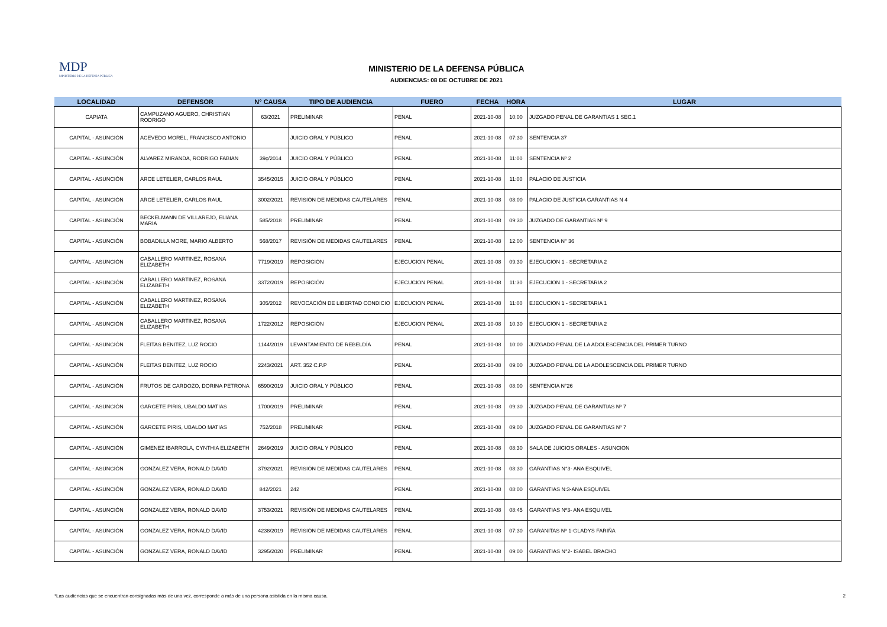MDP
MINISTERIO DE LA DEFENSA PÚBLICA
MINISTERIO DE LA DEFENSA PÚBLICA
AUDIENCIAS: 08 DE OCTUBRE DE 2021
| LOCALIDAD | DEFENSOR | N° CAUSA | TIPO DE AUDIENCIA | FUERO | FECHA | HORA | LUGAR |
| --- | --- | --- | --- | --- | --- | --- | --- |
| CAPIATA | CAMPUZANO AGUERO, CHRISTIAN RODRIGO | 63/2021 | PRELIMINAR | PENAL | 2021-10-08 | 10:00 | JUZGADO PENAL DE GARANTIAS 1 SEC.1 |
| CAPITAL - ASUNCIÓN | ACEVEDO MOREL, FRANCISCO ANTONIO | | JUICIO ORAL Y PÚBLICO | PENAL | 2021-10-08 | 07:30 | SENTENCIA 37 |
| CAPITAL - ASUNCIÓN | ALVAREZ MIRANDA, RODRIGO FABIAN | 39ç/2014 | JUICIO ORAL Y PÚBLICO | PENAL | 2021-10-08 | 11:00 | SENTENCIA Nº 2 |
| CAPITAL - ASUNCIÓN | ARCE LETELIER, CARLOS RAUL | 3545/2015 | JUICIO ORAL Y PÚBLICO | PENAL | 2021-10-08 | 11:00 | PALACIO DE JUSTICIA |
| CAPITAL - ASUNCIÓN | ARCE LETELIER, CARLOS RAUL | 3002/2021 | REVISIÓN DE MEDIDAS CAUTELARES | PENAL | 2021-10-08 | 08:00 | PALACIO DE JUSTICIA GARANTIAS N 4 |
| CAPITAL - ASUNCIÓN | BECKELMANN DE VILLAREJO, ELIANA MARIA | 585/2018 | PRELIMINAR | PENAL | 2021-10-08 | 09:30 | JUZGADO DE GARANTIAS Nº 9 |
| CAPITAL - ASUNCIÓN | BOBADILLA MORE, MARIO ALBERTO | 568/2017 | REVISIÓN DE MEDIDAS CAUTELARES | PENAL | 2021-10-08 | 12:00 | SENTENCIA N° 36 |
| CAPITAL - ASUNCIÓN | CABALLERO MARTINEZ, ROSANA ELIZABETH | 7719/2019 | REPOSICIÓN | EJECUCION PENAL | 2021-10-08 | 09:30 | EJECUCION 1 - SECRETARIA 2 |
| CAPITAL - ASUNCIÓN | CABALLERO MARTINEZ, ROSANA ELIZABETH | 3372/2019 | REPOSICIÓN | EJECUCION PENAL | 2021-10-08 | 11:30 | EJECUCION 1 - SECRETARIA 2 |
| CAPITAL - ASUNCIÓN | CABALLERO MARTINEZ, ROSANA ELIZABETH | 305/2012 | REVOCACIÓN DE LIBERTAD CONDICIO | EJECUCION PENAL | 2021-10-08 | 11:00 | EJECUCION 1 - SECRETARIA 1 |
| CAPITAL - ASUNCIÓN | CABALLERO MARTINEZ, ROSANA ELIZABETH | 1722/2012 | REPOSICIÓN | EJECUCION PENAL | 2021-10-08 | 10:30 | EJECUCION 1 - SECRETARIA 2 |
| CAPITAL - ASUNCIÓN | FLEITAS BENITEZ, LUZ ROCIO | 1144/2019 | LEVANTAMIENTO DE REBELDÍA | PENAL | 2021-10-08 | 10:00 | JUZGADO PENAL DE LA ADOLESCENCIA DEL PRIMER TURNO |
| CAPITAL - ASUNCIÓN | FLEITAS BENITEZ, LUZ ROCIO | 2243/2021 | ART. 352 C.P.P | PENAL | 2021-10-08 | 09:00 | JUZGADO PENAL DE LA ADOLESCENCIA DEL PRIMER TURNO |
| CAPITAL - ASUNCIÓN | FRUTOS DE CARDOZO, DORINA PETRONA | 6590/2019 | JUICIO ORAL Y PÚBLICO | PENAL | 2021-10-08 | 08:00 | SENTENCIA N°26 |
| CAPITAL - ASUNCIÓN | GARCETE PIRIS, UBALDO MATIAS | 1700/2019 | PRELIMINAR | PENAL | 2021-10-08 | 09:30 | JUZGADO PENAL DE GARANTIAS Nº 7 |
| CAPITAL - ASUNCIÓN | GARCETE PIRIS, UBALDO MATIAS | 752/2018 | PRELIMINAR | PENAL | 2021-10-08 | 09:00 | JUZGADO PENAL DE GARANTIAS Nº 7 |
| CAPITAL - ASUNCIÓN | GIMENEZ IBARROLA, CYNTHIA ELIZABETH | 2649/2019 | JUICIO ORAL Y PÚBLICO | PENAL | 2021-10-08 | 08:30 | SALA DE JUICIOS ORALES - ASUNCION |
| CAPITAL - ASUNCIÓN | GONZALEZ VERA, RONALD DAVID | 3792/2021 | REVISIÓN DE MEDIDAS CAUTELARES | PENAL | 2021-10-08 | 08:30 | GARANTIAS N°3- ANA ESQUIVEL |
| CAPITAL - ASUNCIÓN | GONZALEZ VERA, RONALD DAVID | 842/2021 | 242 | PENAL | 2021-10-08 | 08:00 | GARANTIAS N:3-ANA ESQUIVEL |
| CAPITAL - ASUNCIÓN | GONZALEZ VERA, RONALD DAVID | 3753/2021 | REVISIÓN DE MEDIDAS CAUTELARES | PENAL | 2021-10-08 | 08:45 | GARANTIAS Nº3- ANA ESQUIVEL |
| CAPITAL - ASUNCIÓN | GONZALEZ VERA, RONALD DAVID | 4238/2019 | REVISIÓN DE MEDIDAS CAUTELARES | PENAL | 2021-10-08 | 07:30 | GARANITAS Nº 1-GLADYS FARIÑA |
| CAPITAL - ASUNCIÓN | GONZALEZ VERA, RONALD DAVID | 3295/2020 | PRELIMINAR | PENAL | 2021-10-08 | 09:00 | GARANTIAS N°2- ISABEL BRACHO |
*Las audiencias que se encuentran consignadas más de una vez, corresponde a más de una persona asistida en la misma causa. 2